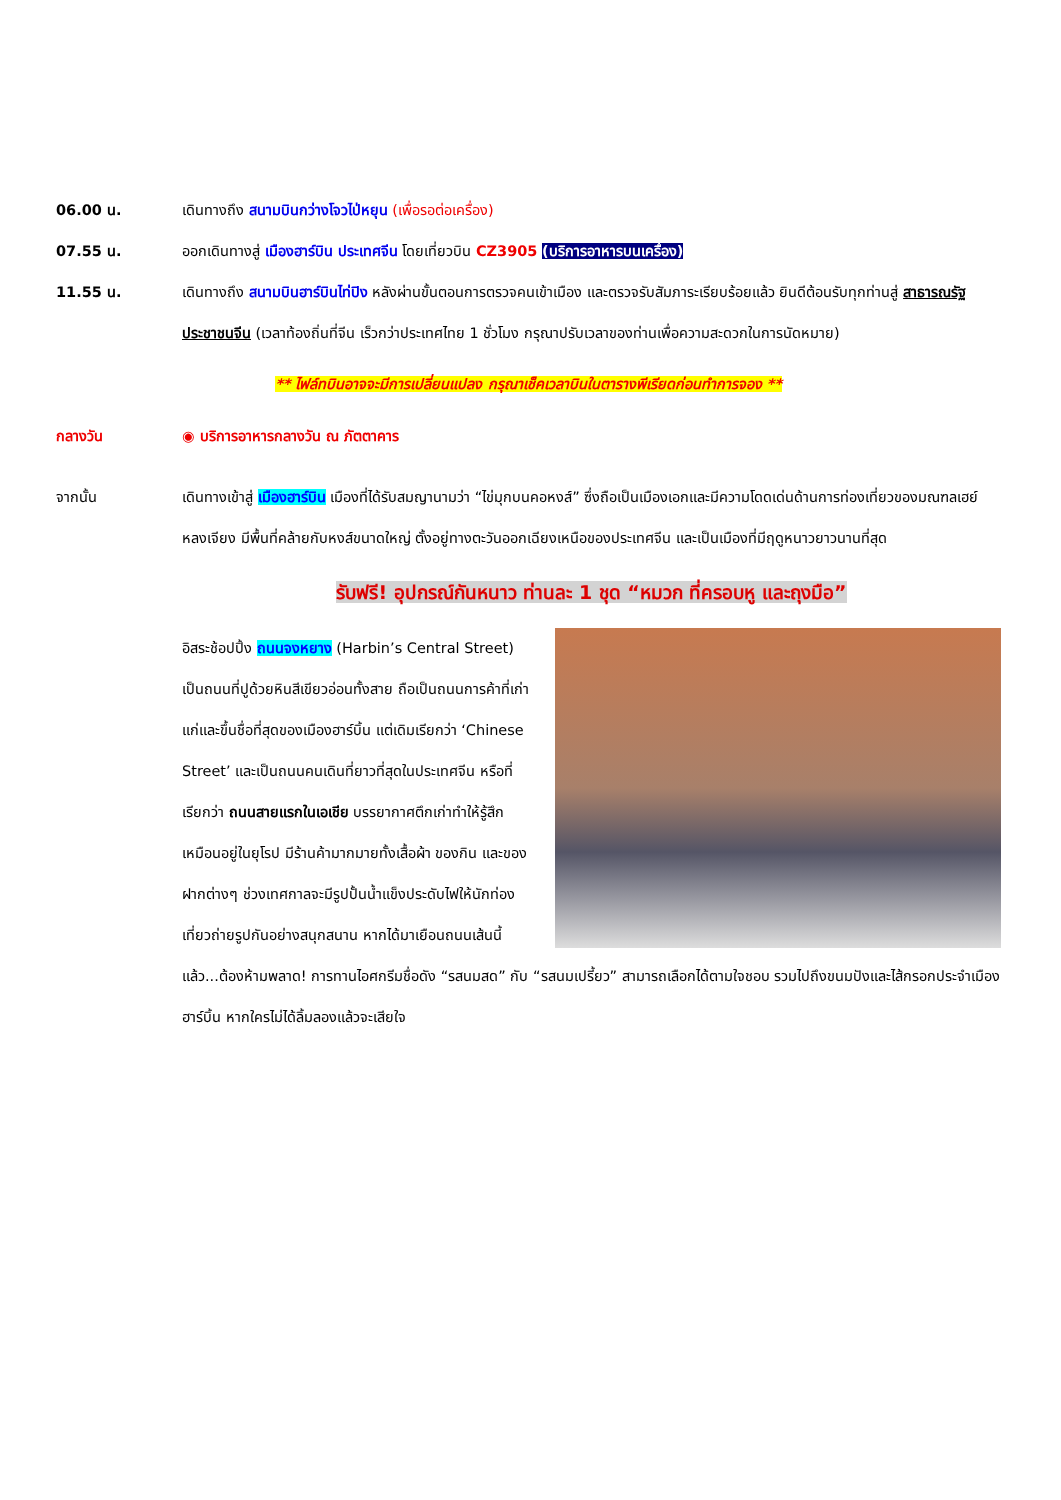06.00 น. เดินทางถึง สนามบินกว่างโจวไป่หยุน (เพื่อรอต่อเครื่อง)
07.55 น. ออกเดินทางสู่ เมืองฮาร์บิน ประเทศจีน โดยเที่ยวบิน CZ3905 (บริการอาหารบนเครื่อง)
11.55 น. เดินทางถึง สนามบินฮาร์บินไท่ปิง หลังผ่านขั้นตอนการตรวจคนเข้าเมือง และตรวจรับสัมภาระเรียบร้อยแล้ว ยินดีต้อนรับทุกท่านสู่ สาธารณรัฐประชาชนจีน (เวลาท้องถิ่นที่จีน เร็วกว่าประเทศไทย 1 ชั่วโมง กรุณาปรับเวลาของท่านเพื่อความสะดวกในการนัดหมาย)
** ไฟล์ทบินอาจจะมีการเปลี่ยนแปลง กรุณาเช็คเวลาบินในตารางพีเรียดก่อนทำการจอง **
กลางวัน ◉ บริการอาหารกลางวัน ณ ภัตตาคาร
จากนั้น เดินทางเข้าสู่ เมืองฮาร์บิน เมืองที่ได้รับสมญานามว่า “ไข่มุกบนคอหงส์” ซึ่งถือเป็นเมืองเอกและมีความโดดเด่นด้านการท่องเที่ยวของมณฑลเฮย์หลงเจียง มีพื้นที่คล้ายกับหงส์ขนาดใหญ่ ตั้งอยู่ทางตะวันออกเฉียงเหนือของประเทศจีน และเป็นเมืองที่มีฤดูหนาวยาวนานที่สุด
รับฟรี! อุปกรณ์กันหนาว ท่านละ 1 ชุด “หมวก ที่ครอบหู และถุงมือ”
อิสระช้อปปิ้ง ถนนจงหยาง (Harbin’s Central Street) เป็นถนนที่ปูด้วยหินสีเขียวอ่อนทั้งสาย ถือเป็นถนนการค้าที่เก่าแก่และขึ้นชื่อที่สุดของเมืองฮาร์บิ้น แต่เดิมเรียกว่า ‘Chinese Street’ และเป็นถนนคนเดินที่ยาวที่สุดในประเทศจีน หรือที่เรียกว่า ถนนสายแรกในเอเชีย บรรยากาศตึกเก่าทำให้รู้สึกเหมือนอยู่ในยุโรป มีร้านค้ามากมายทั้งเสื้อผ้า ของกิน และของฝากต่างๆ ช่วงเทศกาลจะมีรูปปั้นน้ำแข็งประดับไฟให้นักท่องเที่ยวถ่ายรูปกันอย่างสนุกสนาน หากได้มาเยือนถนนเส้นนี้แล้ว...ต้องห้ามพลาด! การทานไอศกรีมชื่อดัง “รสนมสด” กับ “รสนมเปรี้ยว” สามารถเลือกได้ตามใจชอบ รวมไปถึงขนมปังและไส้กรอกประจำเมืองฮาร์บิ้น หากใครไม่ได้ลิ้มลองแล้วจะเสียใจ